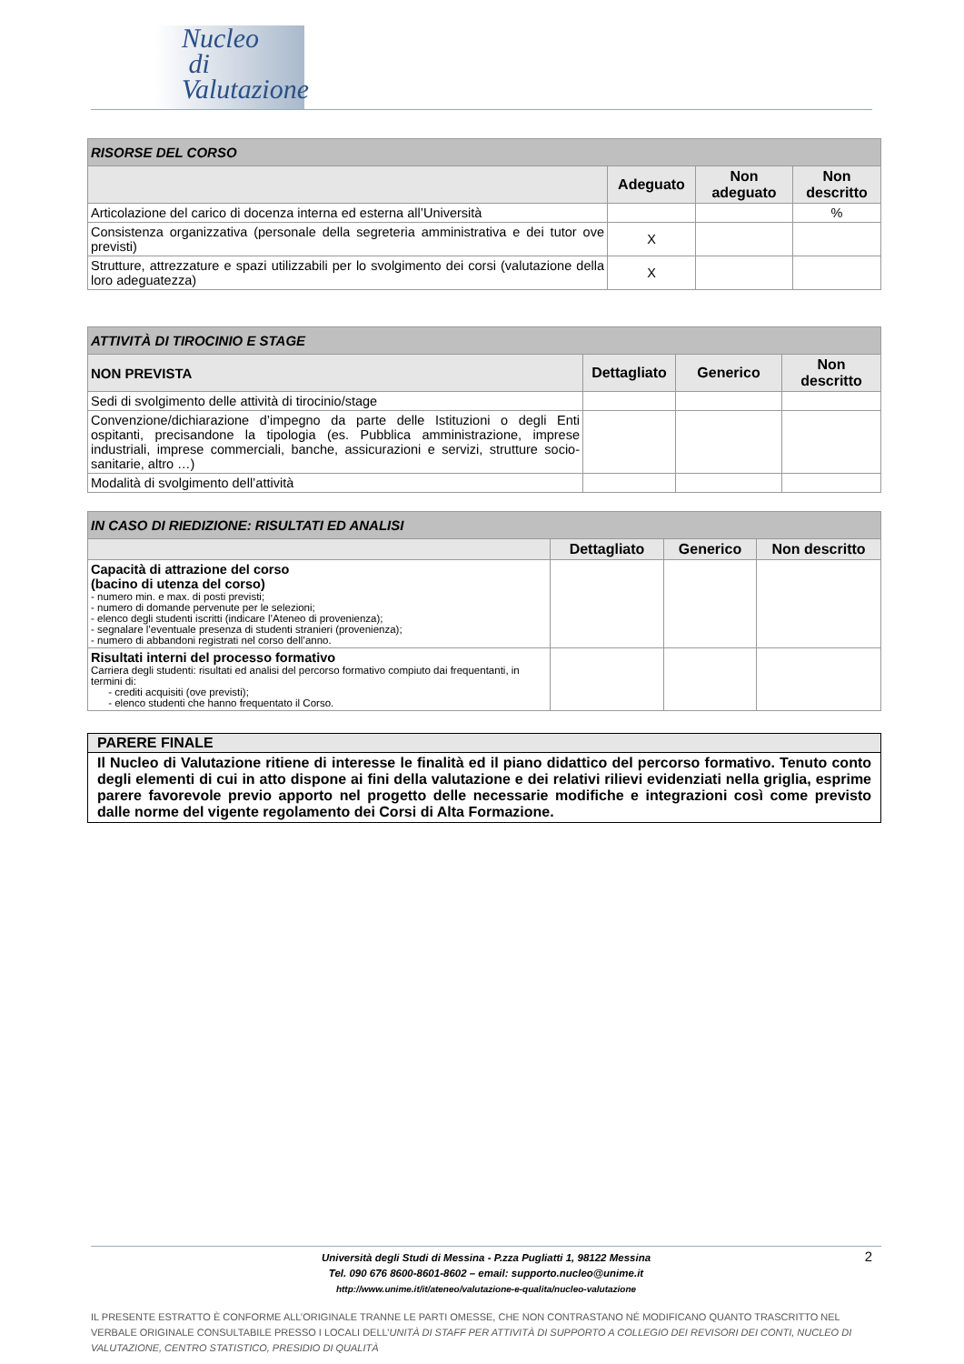Nucleo
di
Valutazione
| RISORSE DEL CORSO | | | |
| | Adeguato | Non adeguato | Non descritto |
| Articolazione del carico di docenza interna ed esterna all’Università | | | % |
| Consistenza organizzativa (personale della segreteria amministrativa e dei tutor ove previsti) | X | | |
| Strutture, attrezzature e spazi utilizzabili per lo svolgimento dei corsi (valutazione della loro adeguatezza) | X | | |
| ATTIVITÀ DI TIROCINIO E STAGE | | | |
| NON PREVISTA | Dettagliato | Generico | Non descritto |
| Sedi di svolgimento delle attività di tirocinio/stage | | | |
| Convenzione/dichiarazione d’impegno da parte delle Istituzioni o degli Enti ospitanti, precisandone la tipologia (es. Pubblica amministrazione, imprese industriali, imprese commerciali, banche, assicurazioni e servizi, strutture socio-sanitarie, altro …) | | | |
| Modalità di svolgimento dell’attività | | | |
| IN CASO DI RIEDIZIONE: RISULTATI ED ANALISI | | | |
| | Dettagliato | Generico | Non descritto |
| Capacità di attrazione del corso (bacino di utenza del corso) - numero min. e max. di posti previsti; - numero di domande pervenute per le selezioni; - elenco degli studenti iscritti (indicare l’Ateneo di provenienza); - segnalare l’eventuale presenza di studenti stranieri (provenienza); - numero di abbandoni registrati nel corso dell’anno. | | | |
| Risultati interni del processo formativo Carriera degli studenti: risultati ed analisi del percorso formativo compiuto dai frequentanti, in termini di: - crediti acquisiti (ove previsti); - elenco studenti che hanno frequentato il Corso. | | | |
PARERE FINALE
Il Nucleo di Valutazione ritiene di interesse le finalità ed il piano didattico del percorso formativo. Tenuto conto degli elementi di cui in atto dispone ai fini della valutazione e dei relativi rilievi evidenziati nella griglia, esprime parere favorevole previo apporto nel progetto delle necessarie modifiche e integrazioni così come previsto dalle norme del vigente regolamento dei Corsi di Alta Formazione.
2 Università degli Studi di Messina - P.zza Pugliatti 1, 98122 Messina
Tel. 090 676 8600-8601-8602 – email: supporto.nucleo@unime.it
http://www.unime.it/it/ateneo/valutazione-e-qualita/nucleo-valutazione
IL PRESENTE ESTRATTO È CONFORME ALL’ORIGINALE TRANNE LE PARTI OMESSE, CHE NON CONTRASTANO NÉ MODIFICANO QUANTO TRASCRITTO NEL VERBALE ORIGINALE CONSULTABILE PRESSO I LOCALI DELL’UNITÀ DI STAFF PER ATTIVITÀ DI SUPPORTO A COLLEGIO DEI REVISORI DEI CONTI, NUCLEO DI VALUTAZIONE, CENTRO STATISTICO, PRESIDIO DI QUALITÀ